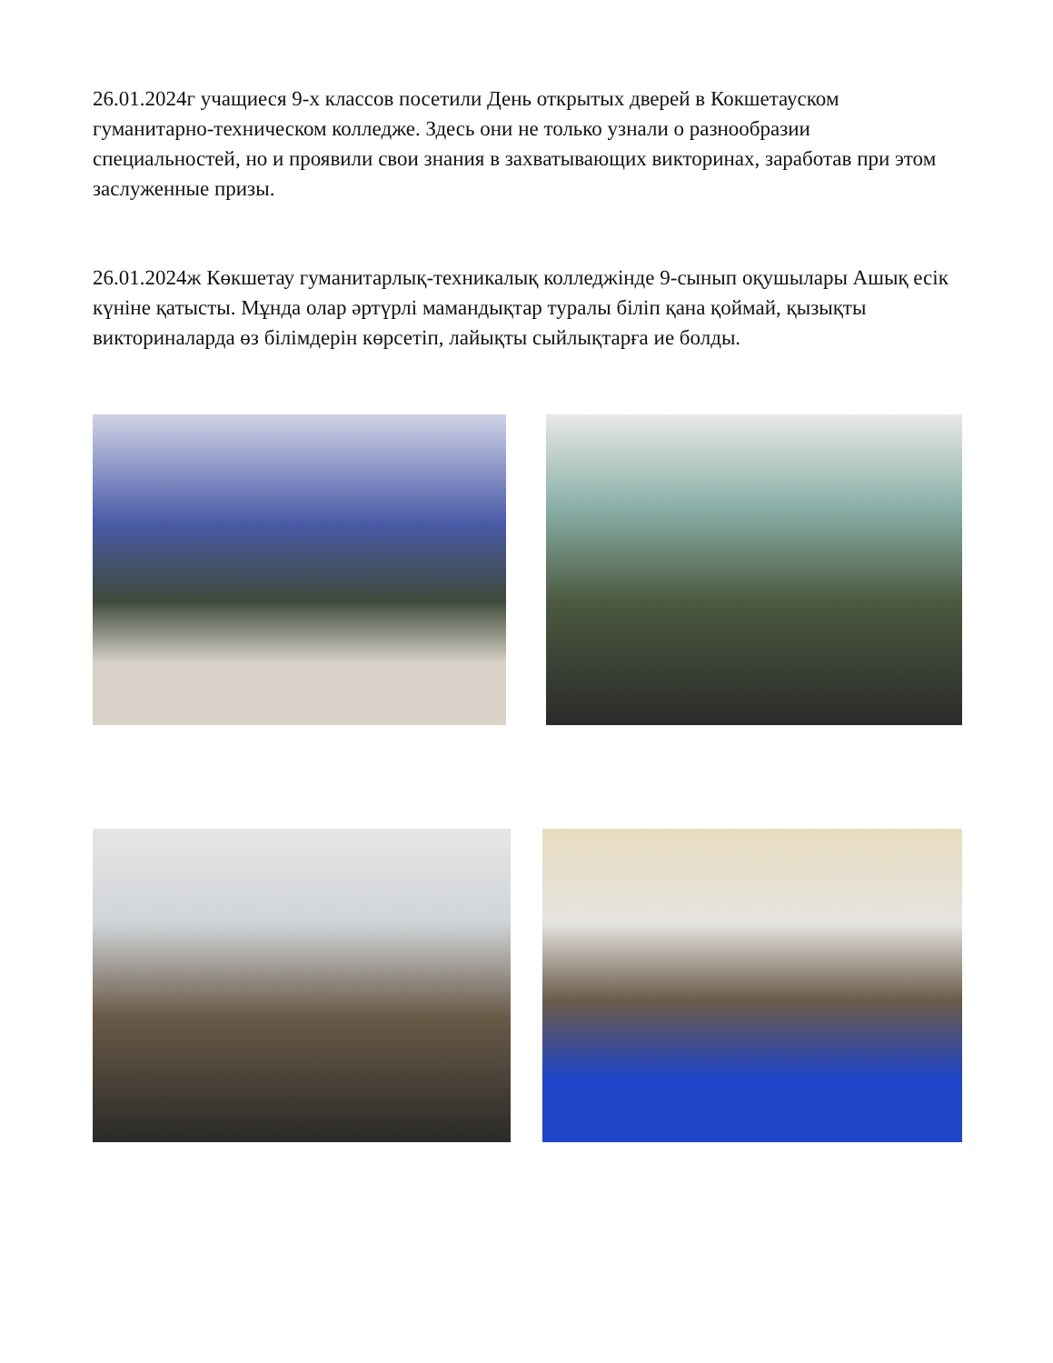26.01.2024г учащиеся 9-х классов посетили День открытых дверей в Кокшетауском гуманитарно-техническом колледже. Здесь они не только узнали о разнообразии специальностей, но и проявили свои знания в захватывающих викторинах, заработав при этом заслуженные призы.
26.01.2024ж Көкшетау гуманитарлық-техникалық колледжінде 9-сынып оқушылары Ашық есік күніне қатысты. Мұнда олар әртүрлі мамандықтар туралы біліп қана қоймай, қызықты викториналарда өз білімдерін көрсетіп, лайықты сыйлықтарға ие болды.